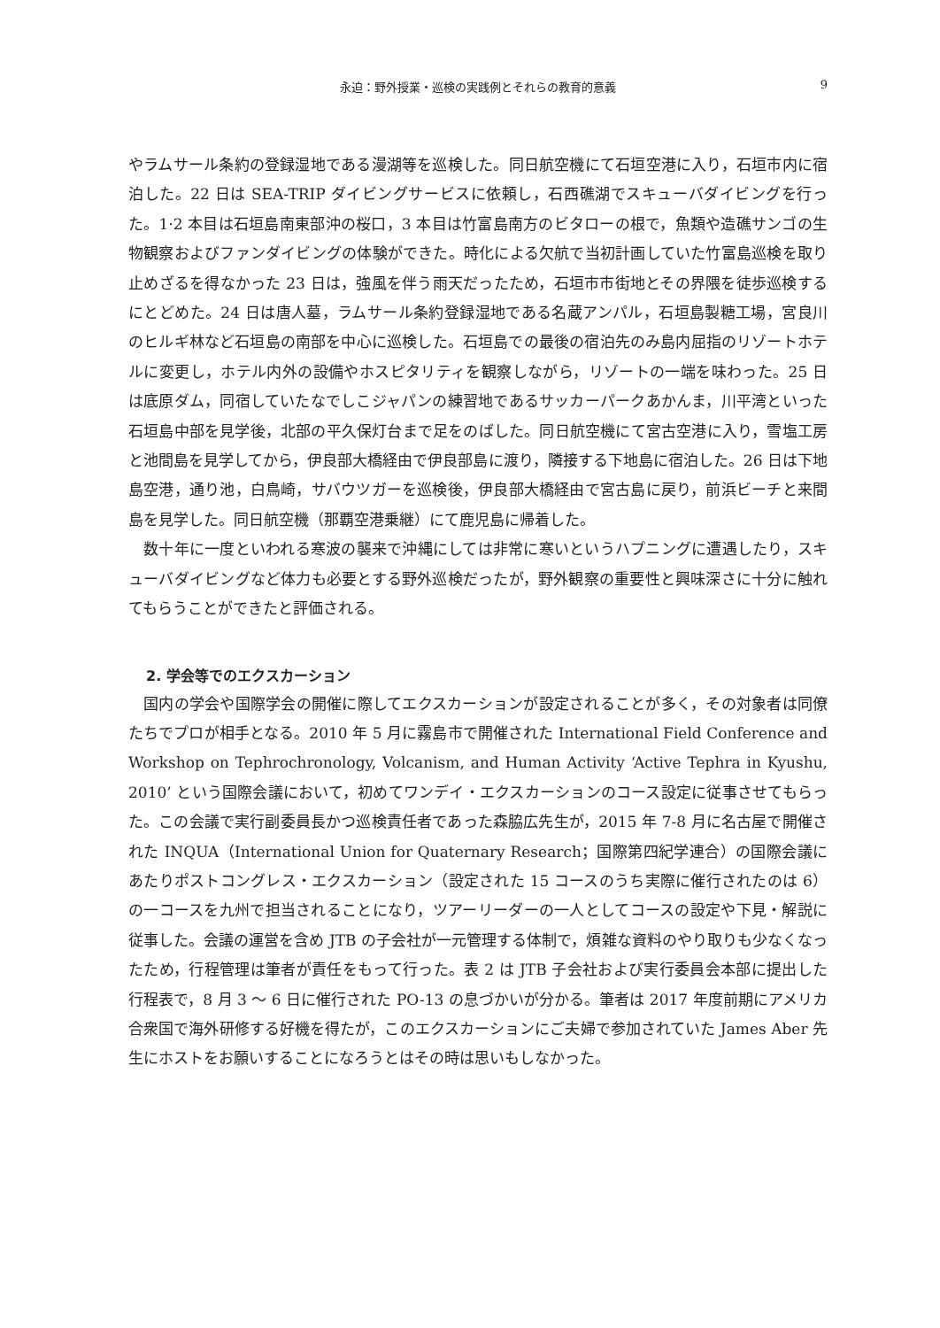永迫：野外授業・巡検の実践例とそれらの教育的意義
9
やラムサール条約の登録湿地である漫湖等を巡検した。同日航空機にて石垣空港に入り，石垣市内に宿泊した。22 日は SEA-TRIP ダイビングサービスに依頼し，石西礁湖でスキューバダイビングを行った。1·2 本目は石垣島南東部沖の桜口，3 本目は竹富島南方のビタローの根で，魚類や造礁サンゴの生物観察およびファンダイビングの体験ができた。時化による欠航で当初計画していた竹富島巡検を取り止めざるを得なかった 23 日は，強風を伴う雨天だったため，石垣市市街地とその界隈を徒歩巡検するにとどめた。24 日は唐人墓，ラムサール条約登録湿地である名蔵アンパル，石垣島製糖工場，宮良川のヒルギ林など石垣島の南部を中心に巡検した。石垣島での最後の宿泊先のみ島内屈指のリゾートホテルに変更し，ホテル内外の設備やホスピタリティを観察しながら，リゾートの一端を味わった。25 日は底原ダム，同宿していたなでしこジャパンの練習地であるサッカーパークあかんま，川平湾といった石垣島中部を見学後，北部の平久保灯台まで足をのばした。同日航空機にて宮古空港に入り，雪塩工房と池間島を見学してから，伊良部大橋経由で伊良部島に渡り，隣接する下地島に宿泊した。26 日は下地島空港，通り池，白鳥崎，サバウツガーを巡検後，伊良部大橋経由で宮古島に戻り，前浜ビーチと来間島を見学した。同日航空機（那覇空港乗継）にて鹿児島に帰着した。
数十年に一度といわれる寒波の襲来で沖縄にしては非常に寒いというハプニングに遭遇したり，スキューバダイビングなど体力も必要とする野外巡検だったが，野外観察の重要性と興味深さに十分に触れてもらうことができたと評価される。
2. 学会等でのエクスカーション
国内の学会や国際学会の開催に際してエクスカーションが設定されることが多く，その対象者は同僚たちでプロが相手となる。2010 年 5 月に霧島市で開催された International Field Conference and Workshop on Tephrochronology, Volcanism, and Human Activity ‘Active Tephra in Kyushu, 2010’ という国際会議において，初めてワンデイ・エクスカーションのコース設定に従事させてもらった。この会議で実行副委員長かつ巡検責任者であった森脇広先生が，2015 年 7-8 月に名古屋で開催された INQUA（International Union for Quaternary Research；国際第四紀学連合）の国際会議にあたりポストコングレス・エクスカーション（設定された 15 コースのうち実際に催行されたのは 6）の一コースを九州で担当されることになり，ツアーリーダーの一人としてコースの設定や下見・解説に従事した。会議の運営を含め JTB の子会社が一元管理する体制で，煩雑な資料のやり取りも少なくなったため，行程管理は筆者が責任をもって行った。表 2 は JTB 子会社および実行委員会本部に提出した行程表で，8 月 3 ～ 6 日に催行された PO-13 の息づかいが分かる。筆者は 2017 年度前期にアメリカ合衆国で海外研修する好機を得たが，このエクスカーションにご夫婦で参加されていた James Aber 先生にホストをお願いすることになろうとはその時は思いもしなかった。